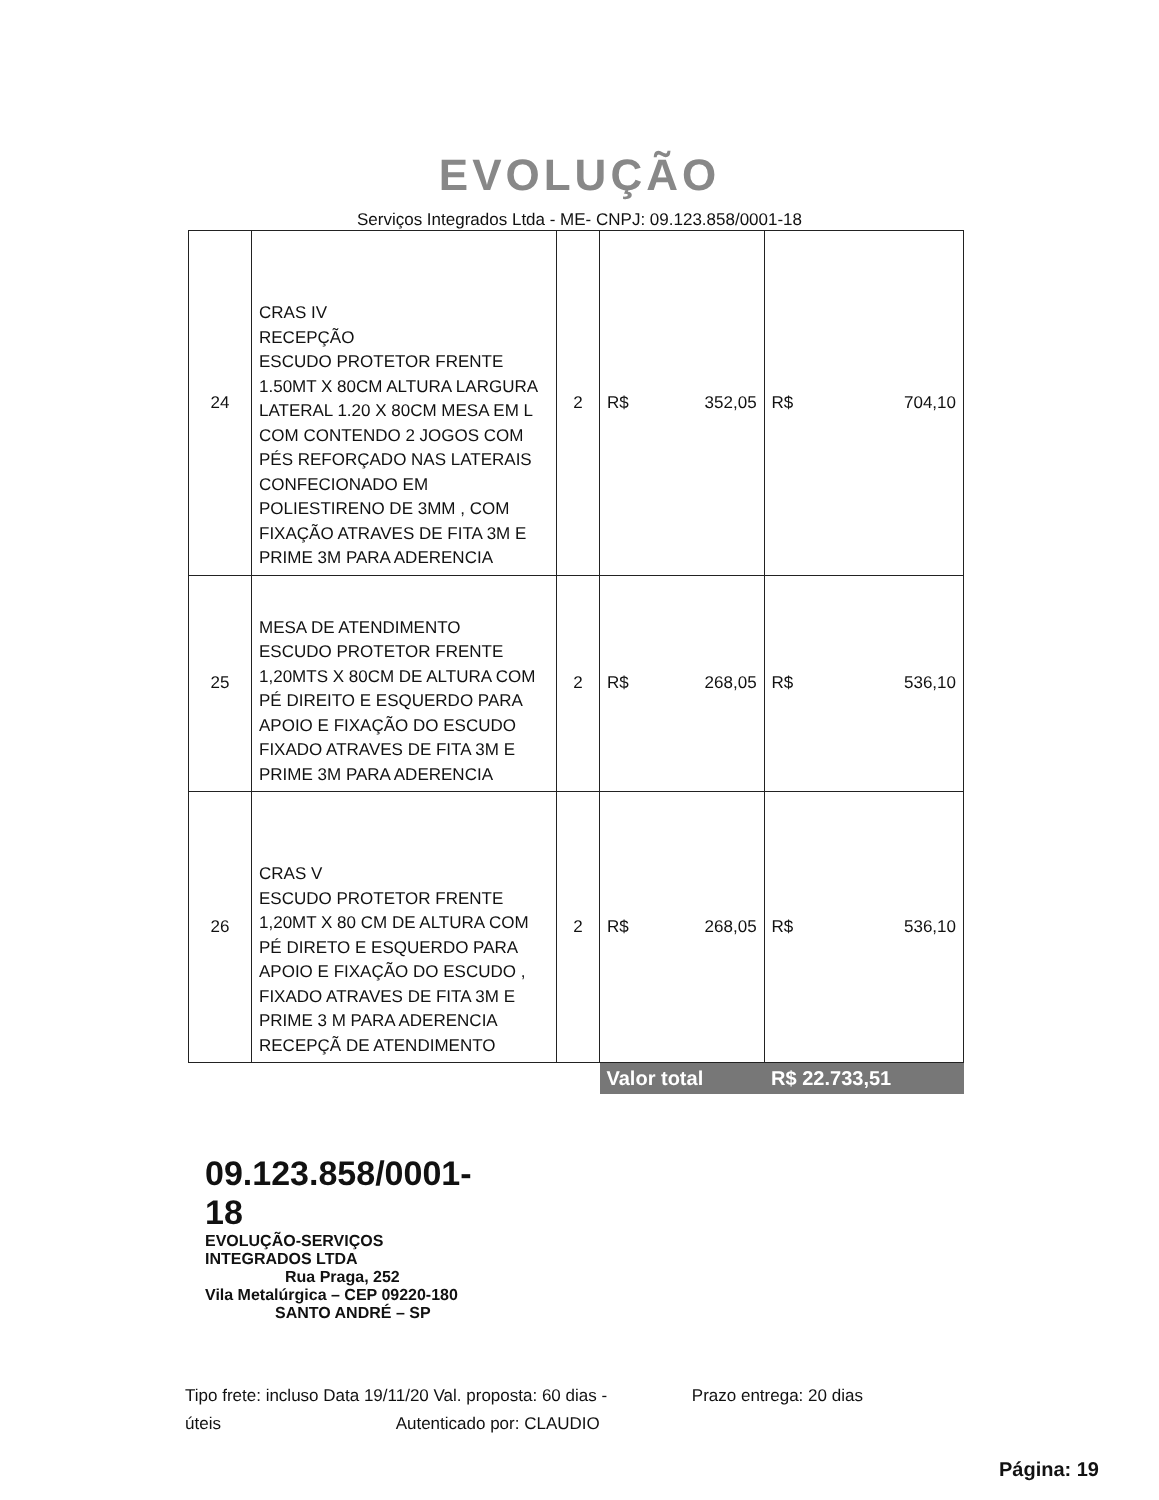EVOLUÇÃO
Serviços Integrados Ltda - ME- CNPJ: 09.123.858/0001-18
| 24 | CRAS IV RECEPÇÃO ESCUDO PROTETOR FRENTE 1.50MT X 80CM ALTURA LARGURA LATERAL 1.20 X 80CM MESA EM L COM CONTENDO 2 JOGOS COM PÉS REFORÇADO NAS LATERAIS CONFECIONADO EM POLIESTIRENO DE 3MM , COM FIXAÇÃO ATRAVES DE FITA 3M E PRIME 3M PARA ADERENCIA | 2 | R$ 352,05 | R$ 704,10 |
| 25 | MESA DE ATENDIMENTO ESCUDO PROTETOR FRENTE 1,20MTS X 80CM DE ALTURA COM PÉ DIREITO E ESQUERDO PARA APOIO E FIXAÇÃO DO ESCUDO FIXADO ATRAVES DE FITA 3M E PRIME 3M PARA ADERENCIA | 2 | R$ 268,05 | R$ 536,10 |
| 26 | CRAS V ESCUDO PROTETOR FRENTE 1,20MT X 80 CM DE ALTURA COM PÉ DIRETO E ESQUERDO PARA APOIO E FIXAÇÃO DO ESCUDO , FIXADO ATRAVES DE FITA 3M E PRIME 3 M PARA ADERENCIA RECEPÇÃ DE ATENDIMENTO | 2 | R$ 268,05 | R$ 536,10 |
| | | | Valor total | R$ 22.733,51 |
09.123.858/0001-18
EVOLUÇÃO-SERVIÇOS INTEGRADOS LTDA
Rua Praga, 252
Vila Metalúrgica – CEP 09220-180
SANTO ANDRÉ – SP
Tipo frete: incluso Data 19/11/20 Val. proposta: 60 dias - Prazo entrega: 20 dias
úteis Autenticado por: CLAUDIO
Página: 19